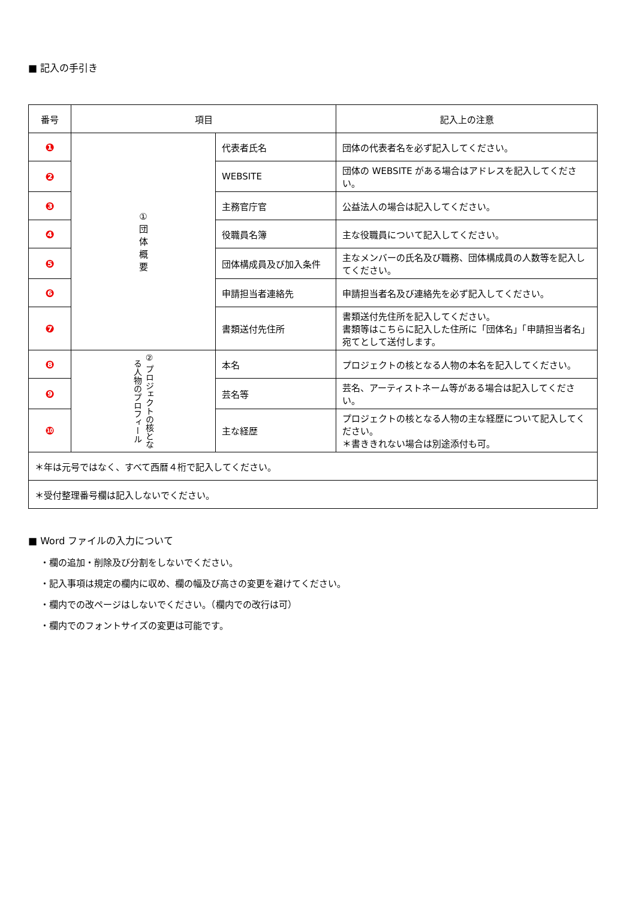■ 記入の手引き
| 番号 | 項目 | | 記入上の注意 |
| --- | --- | --- | --- |
| ❶ | ① 団 体 概 要 | 代表者氏名 | 団体の代表者名を必ず記入してください。 |
| ❷ | | WEBSITE | 団体の WEBSITE がある場合はアドレスを記入してください。 |
| ❸ | | 主務官庁官 | 公益法人の場合は記入してください。 |
| ❹ | | 役職員名簿 | 主な役職員について記入してください。 |
| ❺ | | 団体構成員及び加入条件 | 主なメンバーの氏名及び職務、団体構成員の人数等を記入してください。 |
| ❻ | | 申請担当者連絡先 | 申請担当者名及び連絡先を必ず記入してください。 |
| ❼ | | 書類送付先住所 | 書類送付先住所を記入してください。 書類等はこちらに記入した住所に「団体名」「申請担当者名」宛てとして送付します。 |
| ❽ | ② プロジェクトの核となる人物のプロフィール | 本名 | プロジェクトの核となる人物の本名を記入してください。 |
| ❾ | | 芸名等 | 芸名、アーティストネーム等がある場合は記入してください。 |
| ❿ | | 主な経歴 | プロジェクトの核となる人物の主な経歴について記入してください。 ＊書ききれない場合は別途添付も可。 |
| ＊年は元号ではなく、すべて西暦４桁で記入してください。 | | | |
| ＊受付整理番号欄は記入しないでください。 | | | |
■ Word ファイルの入力について
・欄の追加・削除及び分割をしないでください。
・記入事項は規定の欄内に収め、欄の幅及び高さの変更を避けてください。
・欄内での改ページはしないでください。（欄内での改行は可）
・欄内でのフォントサイズの変更は可能です。